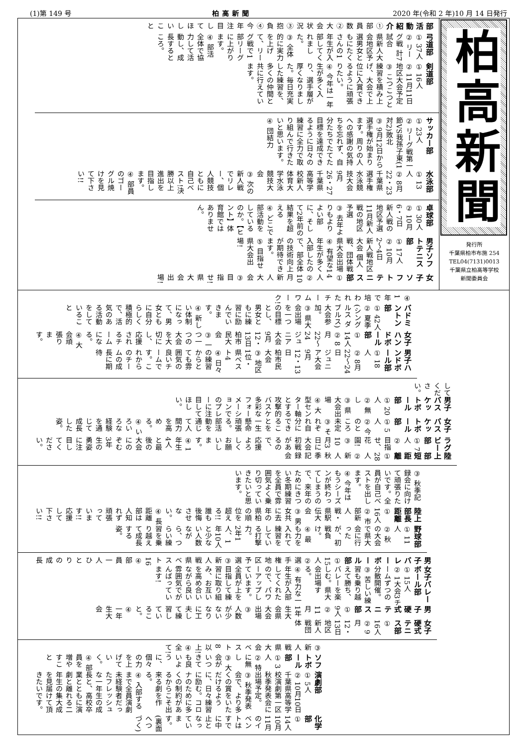(1)第 149 号 柏高新聞 2020 年(令和 2 年)10 月 14 日発行
柏高新聞
発行所
千葉県柏市布施 254
TEL04(7131)0013
千葉県立柏高等学校
新聞委員会
部活動紹介
①部員数
②大会状況
③抱負
④今年注目してほしいこと
弓道部
① 37人
② リーグ戦 計7試合
県新人大会地区予選男女ともにたくさんの1年生が入部してくれました。
③ 全体的に実力を上げて、リーグ戦で1部リーグに上がります。
④ 部活全体で協力して活動し、成長するところ。
剣道部
① 16人
② 11月11日
地区大会予定
③ こつこつと練習を積み上げ、大会で上位に入賞できるように頑張りたい。
④ 今年は一年生が多く入り、選手層が厚くなりました。毎日充実した練習を、多くの仲間と共に行えています。
サッカー部
① 23人
② リーグ戦第一節VS我孫子東(1対2)敗北
③ 9月12日から選手権が始まります。周りの人への感謝の気持ちを忘れず、自分たちでたてた目標を達成できるように日々の練習に全力で取り組んで行きたいと思います。
④ 団結力
水泳部
① 13人
② 8月22・23
千葉県選手権水泳競技大会
9月26・27
千葉県高等学校新人体育大学水泳競技大会
③ 次の新人戦でリレー、個人競技ともに自己ベスト!決勝以上進出を目指します。
④ 部員のゴーグル焼けを見て下さい!!
卓球部
① 30人
② 10月6・7日
新人戦の地区予選
11月新人戦の地区予選
③ 去年よりもよりよい部に、そして2年前の結果を超える
④ どこで部活動をしているのか。【ヒント】体育館ではありません。
男子ソフトテニス部
① 17人
② 10月2〜4日
新人戦地区大会 個人戦、団体戦 県大会出場
④ 有望な1年生が多く入部したので、部全体の技術向上が期待できます。
⑤ 目指せ県大会出場!
女子ソフトテニス部
① 4人
② 10月 新人大会
③ 目指せ!県大会出場!
④ 1年で培われたチームワーク!
バドミントン部
① 42人
② 夏季(シングルス ダブルス)大会参加。
③ 県大会出場を一つの目標とし、男女ともに練習に励んでいきます。
④ 新しい体制になって、男女ともに自分らしく積極的で、活気のある活動をしていること
女子ハンドボール部
① 14人
② 8月22〜24
ジュニア大会
9月12・13日
柏市民大会
③ 一つ一つの大会を大切にし、応援されるチームになる。
④ 大会頑張ります。
男子ハンドボール部
① 18人
② 8月22〜24日
ジュニア大会
9月12・13日
柏市民大会
③ 地区1位・県ベスト4
④ 日々の練習からとても雰囲気の良いチームです。これからのチームの成長に期待
してください。
男子バスケットボール部
① 20人
② 無し
③ 県大会出場
④ 大型センター軸とする攻撃的バスケ 多彩なフォーメーションでのプレーに注目してほしい。
女子バスケットボール部
① 5人
② 今のところ未定
③ それぞれ自分にできることを一生懸命頑張る。部活動を通じて人間力を高める。
④ いろいろな経験を通じて成長した姿。
ラグビー部
① 7人
② 目指せ、花園!
③ 10月3日に大会初戦があるので、応援よろしくお願いします。
④ 1年生4人と最後の大会にのぞむ3年生の勇姿に注目してください。
陸上部短距離
① 28人
② 新人 秋季記録会
③ 秋季記録会に向けて頑張りたいです。全員が自己ベストを出します。
④ 今年はもうシーズンが終わってしまうので、来年のためにきつい冬期練習を全員で雰囲気よく乗り切っていきたいと思います。
陸上部長距離
① 16人
② 市部新人戦・県駅伝大会
③ 男女共に去年の県柏の順位を超える!!誰も後悔させない。
④ 長距離部は人知れず頑張っています!!応援して下さい!!
野球部
① 11人
② 秋の大会で県大会に行ったが、初戦負け。
④ 最も力を入れて練習をしている打撃力。
2年1人、1年10人と少ない人数ながら、つらい練習を乗り越えて成長する姿。
男子バレーボール部
① 15人
② 選手権地区予選
③ 新人戦県ベスト16
④ 部員一人ひとりの成長
女子バレーボール部
① 15人
② 1大会3チームずつの分散開催。
③ 苦しい練習も乗り越えて勝ち、バレーを楽しむ。県大会出場する。
④ 有力な一年生が入部してくれたので、パワーアップしています。全員が上を目指して練習に取り組み、お互いを高め合いながら良い雰囲気でがんばっています!
男子硬式テニス部
① 9人
② 11月
1年生大会県大会出場
③ 人数が少ないなりに工夫して練習していること。
④ 一年生大会
女子硬式テニス部
① 16人
② 9月12・13日
地区新人戦団体
③ 新人戦県大会ベスト8以上!
④ 全て!
ソフトボール部
① 3人
② 特に無し
③ 大会がいつきても良いように、個々の力を上げていく。
④ 部員を増やすこと
演劇部
① 5人
② 10月10日
千葉県高等学校演劇第一区秋季発表会に出場予定。
③ 秋季発表会で、より多くの賞をいただけるように、日々練習に励む。コロナのために多くの制約があるからこそ出来る劇を作る。
④ 入部するまで全員演劇未経験者だったフレッシュな一年生の成長と、高校卒業とともに演劇と離れる二年生の集大成を見届けて頂きたいです。
化学部
① 14人10月11月のイベントはすでに中止となっています。
(裏面へつづく)